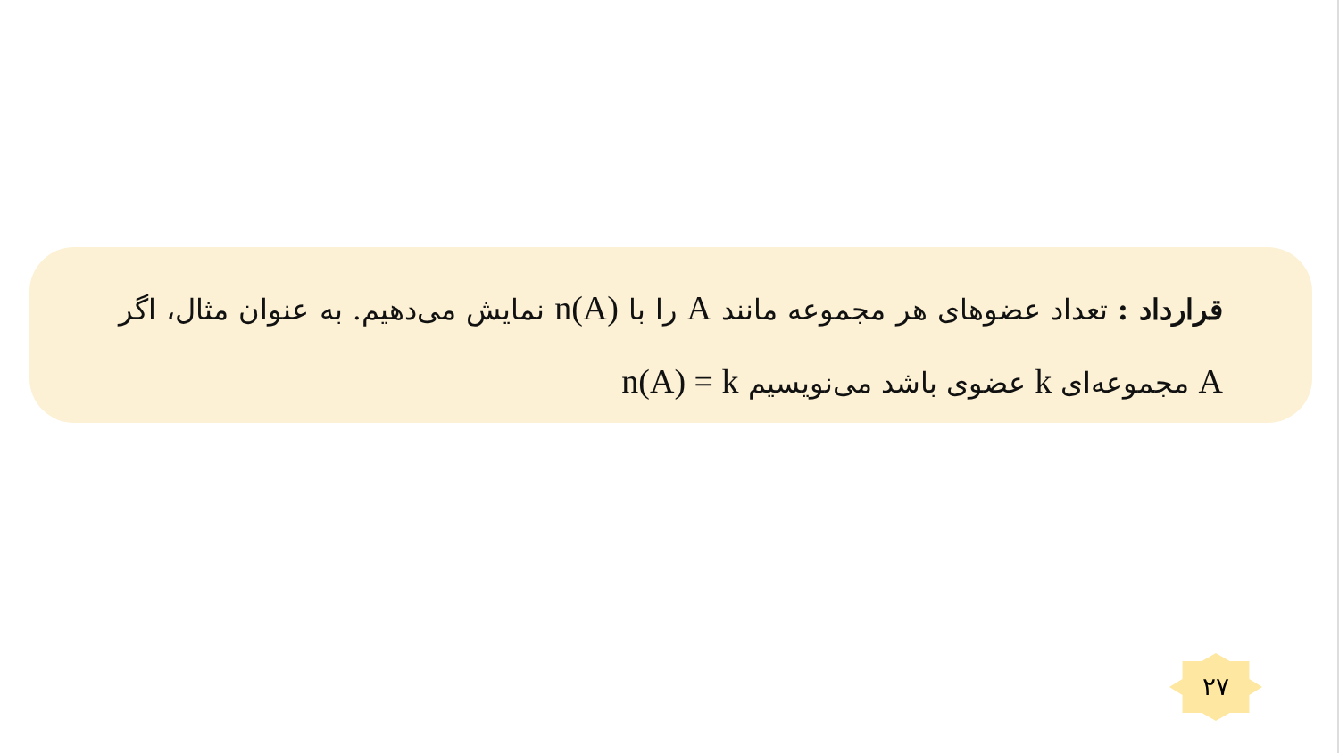قرارداد : تعداد عضوهای هر مجموعه مانند A را با n(A) نمایش می‌دهیم. به عنوان مثال، اگر A مجموعه‌ای k عضوی باشد می‌نویسیم n(A) = k
۲۷